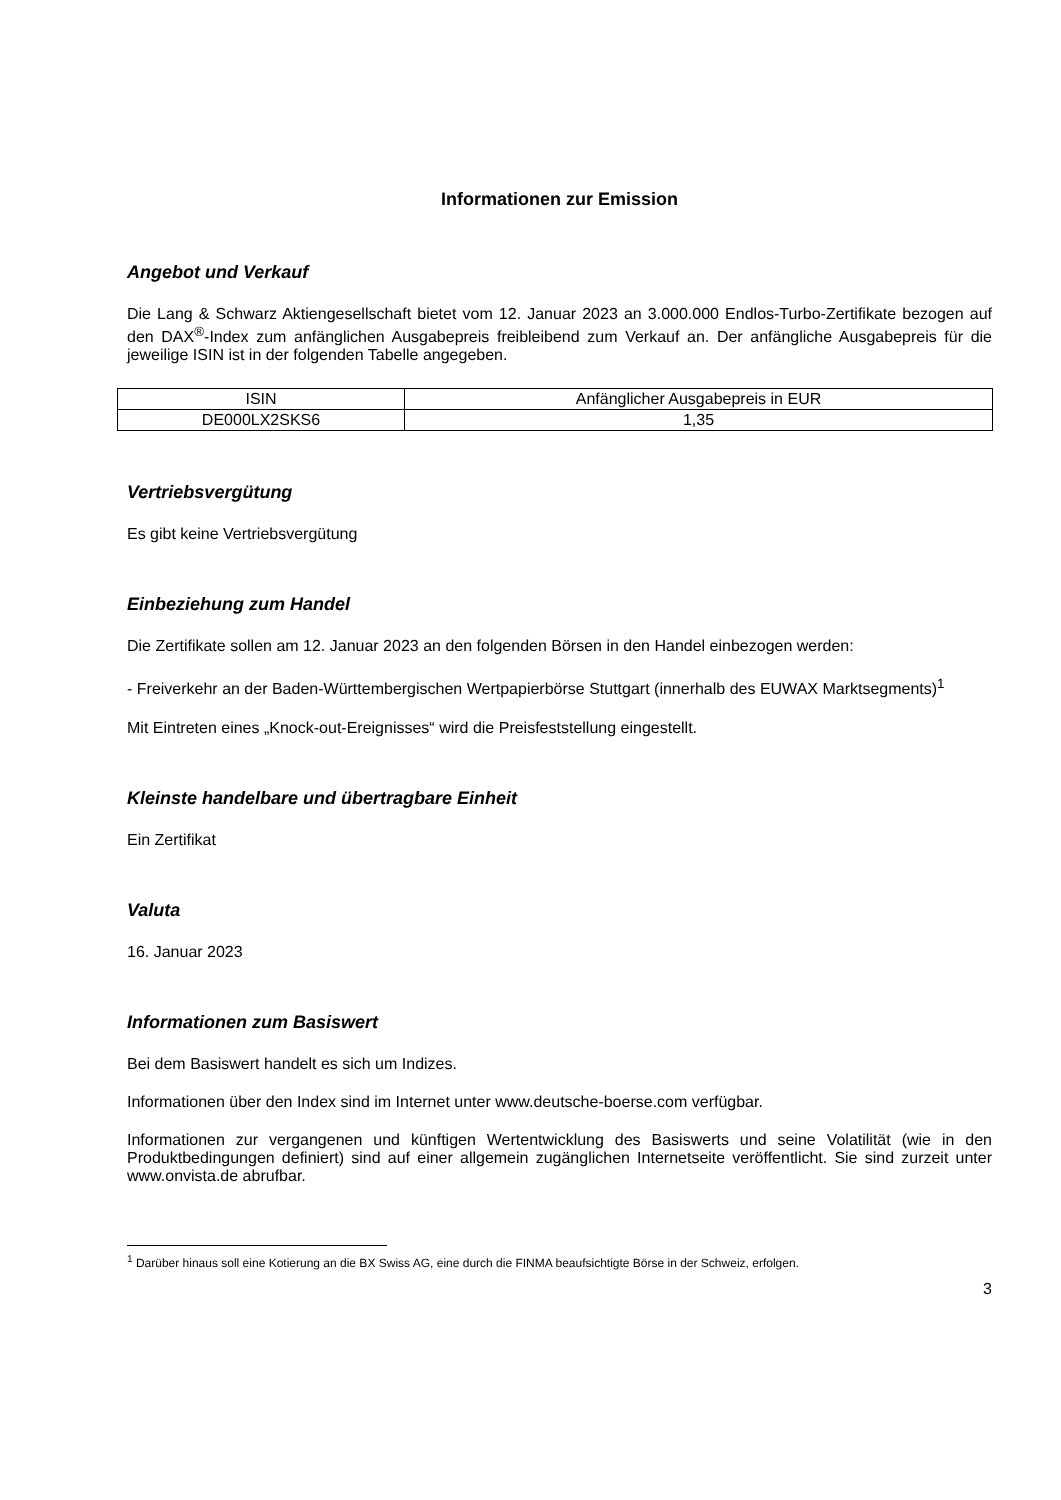Informationen zur Emission
Angebot und Verkauf
Die Lang & Schwarz Aktiengesellschaft bietet vom 12. Januar 2023 an 3.000.000 Endlos-Turbo-Zertifikate bezogen auf den DAX<sup>®</sup>-Index zum anfänglichen Ausgabepreis freibleibend zum Verkauf an. Der anfängliche Ausgabepreis für die jeweilige ISIN ist in der folgenden Tabelle angegeben.
| ISIN | Anfänglicher Ausgabepreis in EUR |
| --- | --- |
| DE000LX2SKS6 | 1,35 |
Vertriebsvergütung
Es gibt keine Vertriebsvergütung
Einbeziehung zum Handel
Die Zertifikate sollen am 12. Januar 2023 an den folgenden Börsen in den Handel einbezogen werden:
- Freiverkehr an der Baden-Württembergischen Wertpapierbörse Stuttgart (innerhalb des EUWAX Marktsegments)<sup>1</sup>
Mit Eintreten eines „Knock-out-Ereignisses“ wird die Preisfeststellung eingestellt.
Kleinste handelbare und übertragbare Einheit
Ein Zertifikat
Valuta
16. Januar 2023
Informationen zum Basiswert
Bei dem Basiswert handelt es sich um Indizes.
Informationen über den Index sind im Internet unter www.deutsche-boerse.com verfügbar.
Informationen zur vergangenen und künftigen Wertentwicklung des Basiswerts und seine Volatilität (wie in den Produktbedingungen definiert) sind auf einer allgemein zugänglichen Internetseite veröffentlicht. Sie sind zurzeit unter www.onvista.de abrufbar.
<sup>1</sup> Darüber hinaus soll eine Kotierung an die BX Swiss AG, eine durch die FINMA beaufsichtigte Börse in der Schweiz, erfolgen.
3